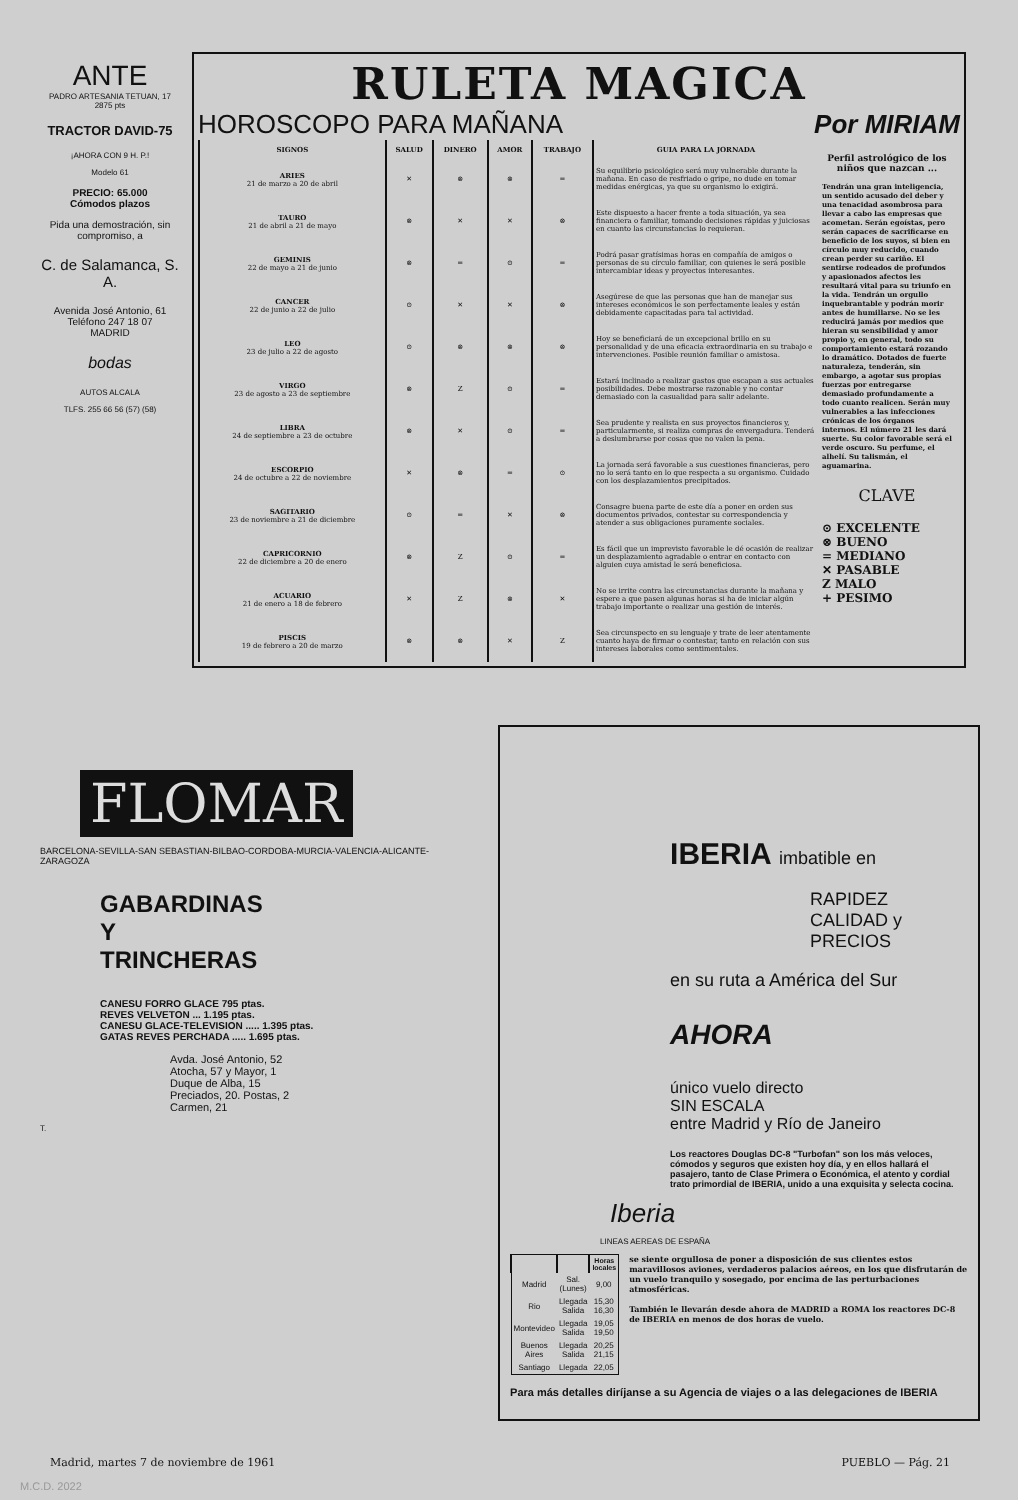ANTE
PADRO ARTESANIA TETUAN, 17
2875 pts
TRACTOR DAVID-75
¡AHORA CON 9 H. P.!
Modelo 61
PRECIO: 65.000
Cómodos plazos
Pida una demostración, sin compromiso, a
C. de Salamanca, S. A.
Avenida José Antonio, 61
Teléfono 247 18 07
MADRID
bodas
AUTOS ALCALA
TLFS. 255 66 56 (57) (58)
RULETA MAGICA
HOROSCOPO PARA MAÑANA Por MIRIAM
| SIGNOS | SALUD | DINERO | AMOR | TRABAJO | GUIA PARA LA JORNADA |
| --- | --- | --- | --- | --- | --- |
| ARIES 21 de marzo a 20 de abril | ✕ | ⊗ | ⊗ | = | Su equilibrio psicológico será muy vulnerable durante la mañana. En caso de resfriado o gripe, no dude en tomar medidas enérgicas, ya que su organismo lo exigirá. |
| TAURO 21 de abril a 21 de mayo | ⊗ | ✕ | ✕ | ⊗ | Este dispuesto a hacer frente a toda situación, ya sea financiera o familiar, tomando decisiones rápidas y juiciosas en cuanto las circunstancias lo requieran. |
| GEMINIS 22 de mayo a 21 de junio | ⊗ | = | ⊙ | = | Podrá pasar gratísimas horas en compañía de amigos o personas de su círculo familiar, con quienes le será posible intercambiar ideas y proyectos interesantes. |
| CANCER 22 de junio a 22 de julio | ⊙ | ✕ | ✕ | ⊗ | Asegúrese de que las personas que han de manejar sus intereses económicos le son perfectamente leales y están debidamente capacitadas para tal actividad. |
| LEO 23 de julio a 22 de agosto | ⊙ | ⊗ | ⊗ | ⊗ | Hoy se beneficiará de un excepcional brillo en su personalidad y de una eficacia extraordinaria en su trabajo e intervenciones. Posible reunión familiar o amistosa. |
| VIRGO 23 de agosto a 23 de septiembre | ⊗ | Z | ⊙ | = | Estará inclinado a realizar gastos que escapan a sus actuales posibilidades. Debe mostrarse razonable y no contar demasiado con la casualidad para salir adelante. |
| LIBRA 24 de septiembre a 23 de octubre | ⊗ | ✕ | ⊙ | = | Sea prudente y realista en sus proyectos financieros y, particularmente, si realiza compras de envergadura. Tenderá a deslumbrarse por cosas que no valen la pena. |
| ESCORPIO 24 de octubre a 22 de noviembre | ✕ | ⊗ | = | ⊙ | La jornada será favorable a sus cuestiones financieras, pero no lo será tanto en lo que respecta a su organismo. Cuidado con los desplazamientos precipitados. |
| SAGITARIO 23 de noviembre a 21 de diciembre | ⊙ | = | ✕ | ⊗ | Consagre buena parte de este día a poner en orden sus documentos privados, contestar su correspondencia y atender a sus obligaciones puramente sociales. |
| CAPRICORNIO 22 de diciembre a 20 de enero | ⊗ | Z | ⊙ | = | Es fácil que un imprevisto favorable le dé ocasión de realizar un desplazamiento agradable o entrar en contacto con alguien cuya amistad le será beneficiosa. |
| ACUARIO 21 de enero a 18 de febrero | ✕ | Z | ⊗ | ✕ | No se irrite contra las circunstancias durante la mañana y espere a que pasen algunas horas si ha de iniciar algún trabajo importante o realizar una gestión de interés. |
| PISCIS 19 de febrero a 20 de marzo | ⊗ | ⊗ | ✕ | Z | Sea circunspecto en su lenguaje y trate de leer atentamente cuanto haya de firmar o contestar, tanto en relación con sus intereses laborales como sentimentales. |
Perfil astrológico de los niños que nazcan ...
Tendrán una gran inteligencia, un sentido acusado del deber y una tenacidad asombrosa para llevar a cabo las empresas que acometan. Serán egoístas, pero serán capaces de sacrificarse en beneficio de los suyos, si bien en círculo muy reducido, cuando crean perder su cariño. El sentirse rodeados de profundos y apasionados afectos les resultará vital para su triunfo en la vida. Tendrán un orgullo inquebrantable y podrán morir antes de humillarse. No se les reducirá jamás por medios que hieran su sensibilidad y amor propio y, en general, todo su comportamiento estará rozando lo dramático. Dotados de fuerte naturaleza, tenderán, sin embargo, a agotar sus propias fuerzas por entregarse demasiado profundamente a todo cuanto realicen. Serán muy vulnerables a las infecciones crónicas de los órganos internos. El número 21 les dará suerte. Su color favorable será el verde oscuro. Su perfume, el alhelí. Su talismán, el aguamarina.
CLAVE
⊙ EXCELENTE
⊗ BUENO
= MEDIANO
✕ PASABLE
Z MALO
+ PESIMO
FLOMAR
BARCELONA-SEVILLA-SAN SEBASTIAN-BILBAO-CORDOBA-MURCIA-VALENCIA-ALICANTE-ZARAGOZA
GABARDINAS
Y
TRINCHERAS
CANESU FORRO GLACE 795 ptas.
REVES VELVETON ... 1.195 ptas.
CANESU GLACE-TELEVISION ..... 1.395 ptas.
GATAS REVES PERCHADA ..... 1.695 ptas.
Avda. José Antonio, 52
Atocha, 57 y Mayor, 1
Duque de Alba, 15
Preciados, 20. Postas, 2
Carmen, 21
T.
IBERIA imbatible en
RAPIDEZ
CALIDAD y
PRECIOS
en su ruta a América del Sur
AHORA
único vuelo directo
SIN ESCALA
entre Madrid y Río de Janeiro
Los reactores Douglas DC-8 "Turbofan" son los más veloces, cómodos y seguros que existen hoy día, y en ellos hallará el pasajero, tanto de Clase Primera o Económica, el atento y cordial trato primordial de IBERIA, unido a una exquisita y selecta cocina.
Iberia
LINEAS AEREAS DE ESPAÑA
| | | Horas locales |
| --- | --- | --- |
| Madrid | Sal. (Lunes) | 9,00 |
| Rio | Llegada Salida | 15,30 16,30 |
| Montevideo | Llegada Salida | 19,05 19,50 |
| Buenos Aires | Llegada Salida | 20,25 21,15 |
| Santiago | Llegada | 22,05 |
se siente orgullosa de poner a disposición de sus clientes estos maravillosos aviones, verdaderos palacios aéreos, en los que disfrutarán de un vuelo tranquilo y sosegado, por encima de las perturbaciones atmosféricas.
También le llevarán desde ahora de MADRID a ROMA los reactores DC-8 de IBERIA en menos de dos horas de vuelo.
Para más detalles diríjanse a su Agencia de viajes o a las delegaciones de IBERIA
Madrid, martes 7 de noviembre de 1961 PUEBLO — Pág. 21
M.C.D. 2022